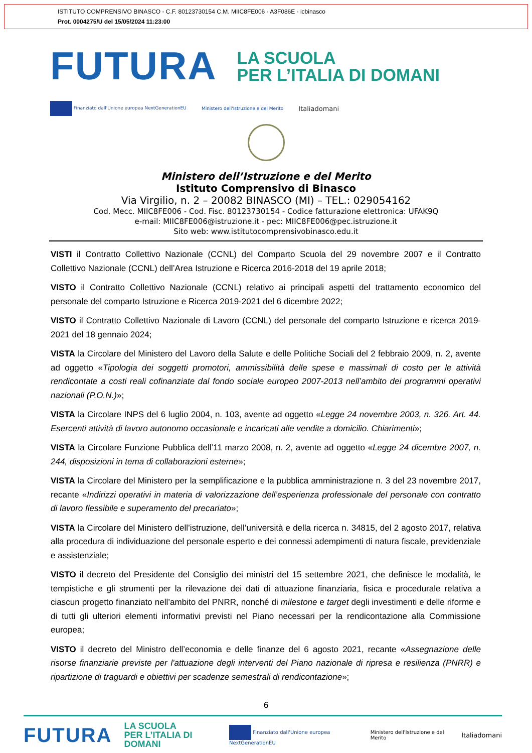ISTITUTO COMPRENSIVO BINASCO - C.F. 80123730154 C.M. MIIC8FE006 - A3F086E - icbinasco
Prot. 0004275/U del 15/05/2024 11:23:00
FUTURA
LA SCUOLA
PER L’ITALIA DI DOMANI
Finanziato dall'Unione europea NextGenerationEU Ministero dell'Istruzione e del Merito Italiadomani
Ministero dell’Istruzione e del Merito
Istituto Comprensivo di Binasco
Via Virgilio, n. 2 – 20082 BINASCO (MI) – TEL.: 029054162
Cod. Mecc. MIIC8FE006 - Cod. Fisc. 80123730154 - Codice fatturazione elettronica: UFAK9Q
e-mail: MIIC8FE006@istruzione.it - pec: MIIC8FE006@pec.istruzione.it
Sito web: www.istitutocomprensivobinasco.edu.it
VISTI il Contratto Collettivo Nazionale (CCNL) del Comparto Scuola del 29 novembre 2007 e il Contratto Collettivo Nazionale (CCNL) dell’Area Istruzione e Ricerca 2016-2018 del 19 aprile 2018;
VISTO il Contratto Collettivo Nazionale (CCNL) relativo ai principali aspetti del trattamento economico del personale del comparto Istruzione e Ricerca 2019-2021 del 6 dicembre 2022;
VISTO il Contratto Collettivo Nazionale di Lavoro (CCNL) del personale del comparto Istruzione e ricerca 2019-2021 del 18 gennaio 2024;
VISTA la Circolare del Ministero del Lavoro della Salute e delle Politiche Sociali del 2 febbraio 2009, n. 2, avente ad oggetto «Tipologia dei soggetti promotori, ammissibilità delle spese e massimali di costo per le attività rendicontate a costi reali cofinanziate dal fondo sociale europeo 2007-2013 nell’ambito dei programmi operativi nazionali (P.O.N.)»;
VISTA la Circolare INPS del 6 luglio 2004, n. 103, avente ad oggetto «Legge 24 novembre 2003, n. 326. Art. 44. Esercenti attività di lavoro autonomo occasionale e incaricati alle vendite a domicilio. Chiarimenti»;
VISTA la Circolare Funzione Pubblica dell’11 marzo 2008, n. 2, avente ad oggetto «Legge 24 dicembre 2007, n. 244, disposizioni in tema di collaborazioni esterne»;
VISTA la Circolare del Ministero per la semplificazione e la pubblica amministrazione n. 3 del 23 novembre 2017, recante «Indirizzi operativi in materia di valorizzazione dell’esperienza professionale del personale con contratto di lavoro flessibile e superamento del precariato»;
VISTA la Circolare del Ministero dell’istruzione, dell’università e della ricerca n. 34815, del 2 agosto 2017, relativa alla procedura di individuazione del personale esperto e dei connessi adempimenti di natura fiscale, previdenziale e assistenziale;
VISTO il decreto del Presidente del Consiglio dei ministri del 15 settembre 2021, che definisce le modalità, le tempistiche e gli strumenti per la rilevazione dei dati di attuazione finanziaria, fisica e procedurale relativa a ciascun progetto finanziato nell’ambito del PNRR, nonché di milestone e target degli investimenti e delle riforme e di tutti gli ulteriori elementi informativi previsti nel Piano necessari per la rendicontazione alla Commissione europea;
VISTO il decreto del Ministro dell’economia e delle finanze del 6 agosto 2021, recante «Assegnazione delle risorse finanziarie previste per l'attuazione degli interventi del Piano nazionale di ripresa e resilienza (PNRR) e ripartizione di traguardi e obiettivi per scadenze semestrali di rendicontazione»;
6
FUTURA
LA SCUOLA
PER L’ITALIA DI DOMANI
Finanziato dall'Unione europea NextGenerationEU Ministero dell'Istruzione e del Merito Italiadomani